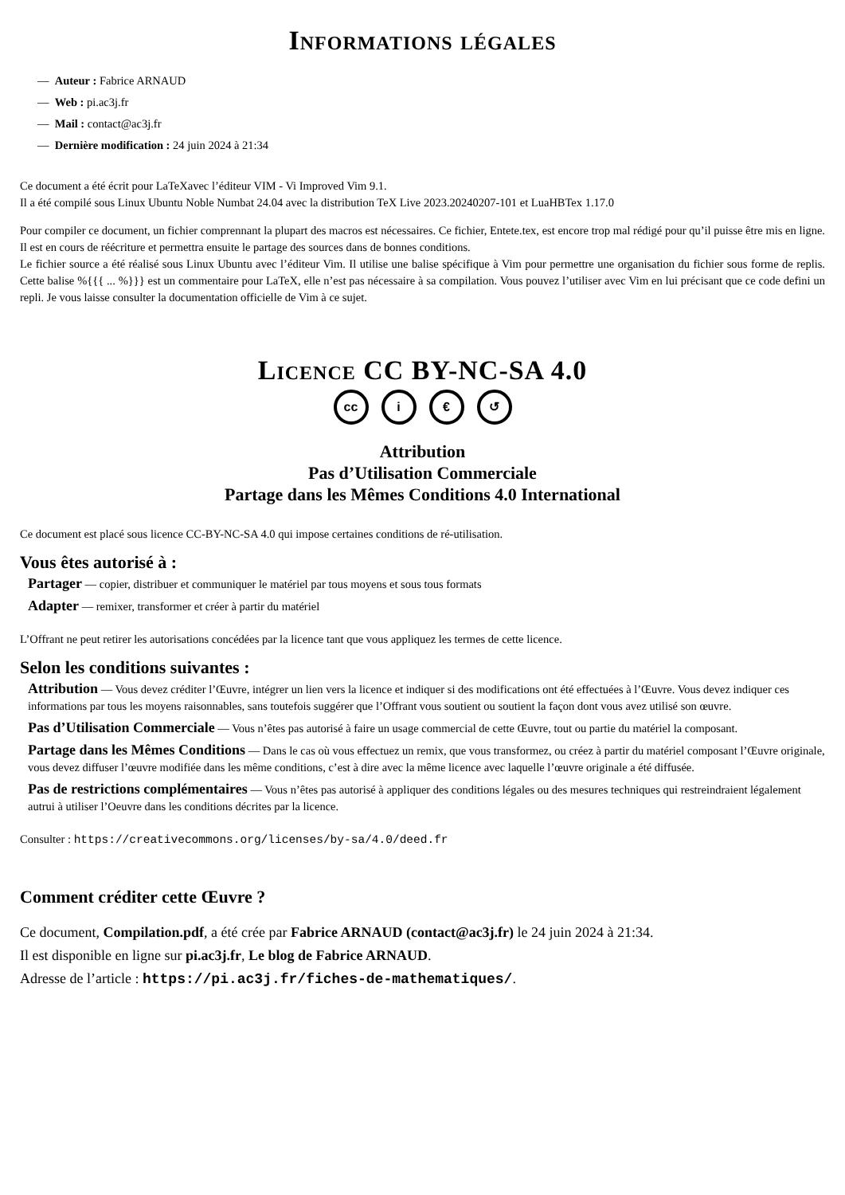Informations légales
— Auteur : Fabrice ARNAUD
— Web : pi.ac3j.fr
— Mail : contact@ac3j.fr
— Dernière modification : 24 juin 2024 à 21:34
Ce document a été écrit pour LaTeXavec l’éditeur VIM - Vi Improved Vim 9.1.
Il a été compilé sous Linux Ubuntu Noble Numbat 24.04 avec la distribution TeX Live 2023.20240207-101 et LuaHBTex 1.17.0
Pour compiler ce document, un fichier comprennant la plupart des macros est nécessaires. Ce fichier, Entete.tex, est encore trop mal rédigé pour qu’il puisse être mis en ligne. Il est en cours de réécriture et permettra ensuite le partage des sources dans de bonnes conditions.
Le fichier source a été réalisé sous Linux Ubuntu avec l’éditeur Vim. Il utilise une balise spécifique à Vim pour permettre une organisation du fichier sous forme de replis. Cette balise %{{{ ... %}}} est un commentaire pour LaTeX, elle n’est pas nécessaire à sa compilation. Vous pouvez l’utiliser avec Vim en lui précisant que ce code defini un repli. Je vous laisse consulter la documentation officielle de Vim à ce sujet.
Licence CC BY-NC-SA 4.0
cc i € ↺
Attribution
Pas d’Utilisation Commerciale
Partage dans les Mêmes Conditions 4.0 International
Ce document est placé sous licence CC-BY-NC-SA 4.0 qui impose certaines conditions de ré-utilisation.
Vous êtes autorisé à :
Partager
— copier, distribuer et communiquer le matériel par tous moyens et sous tous formats
Adapter
— remixer, transformer et créer à partir du matériel
L’Offrant ne peut retirer les autorisations concédées par la licence tant que vous appliquez les termes de cette licence.
Selon les conditions suivantes :
Attribution
— Vous devez créditer l’Œuvre, intégrer un lien vers la licence et indiquer si des modifications ont été effectuées à l’Œuvre. Vous devez indiquer ces informations par tous les moyens raisonnables, sans toutefois suggérer que l’Offrant vous soutient ou soutient la façon dont vous avez utilisé son œuvre.
Pas d’Utilisation Commerciale
— Vous n’êtes pas autorisé à faire un usage commercial de cette Œuvre, tout ou partie du matériel la composant.
Partage dans les Mêmes Conditions
— Dans le cas où vous effectuez un remix, que vous transformez, ou créez à partir du matériel composant l’Œuvre originale, vous devez diffuser l’œuvre modifiée dans les même conditions, c’est à dire avec la même licence avec laquelle l’œuvre originale a été diffusée.
Pas de restrictions complémentaires
— Vous n’êtes pas autorisé à appliquer des conditions légales ou des mesures techniques qui restreindraient légalement autrui à utiliser l’Oeuvre dans les conditions décrites par la licence.
Consulter : https://creativecommons.org/licenses/by-sa/4.0/deed.fr
Comment créditer cette Œuvre ?
Ce document, Compilation.pdf, a été crée par Fabrice ARNAUD (contact@ac3j.fr) le 24 juin 2024 à 21:34.
Il est disponible en ligne sur pi.ac3j.fr, Le blog de Fabrice ARNAUD.
Adresse de l’article : https://pi.ac3j.fr/fiches-de-mathematiques/.